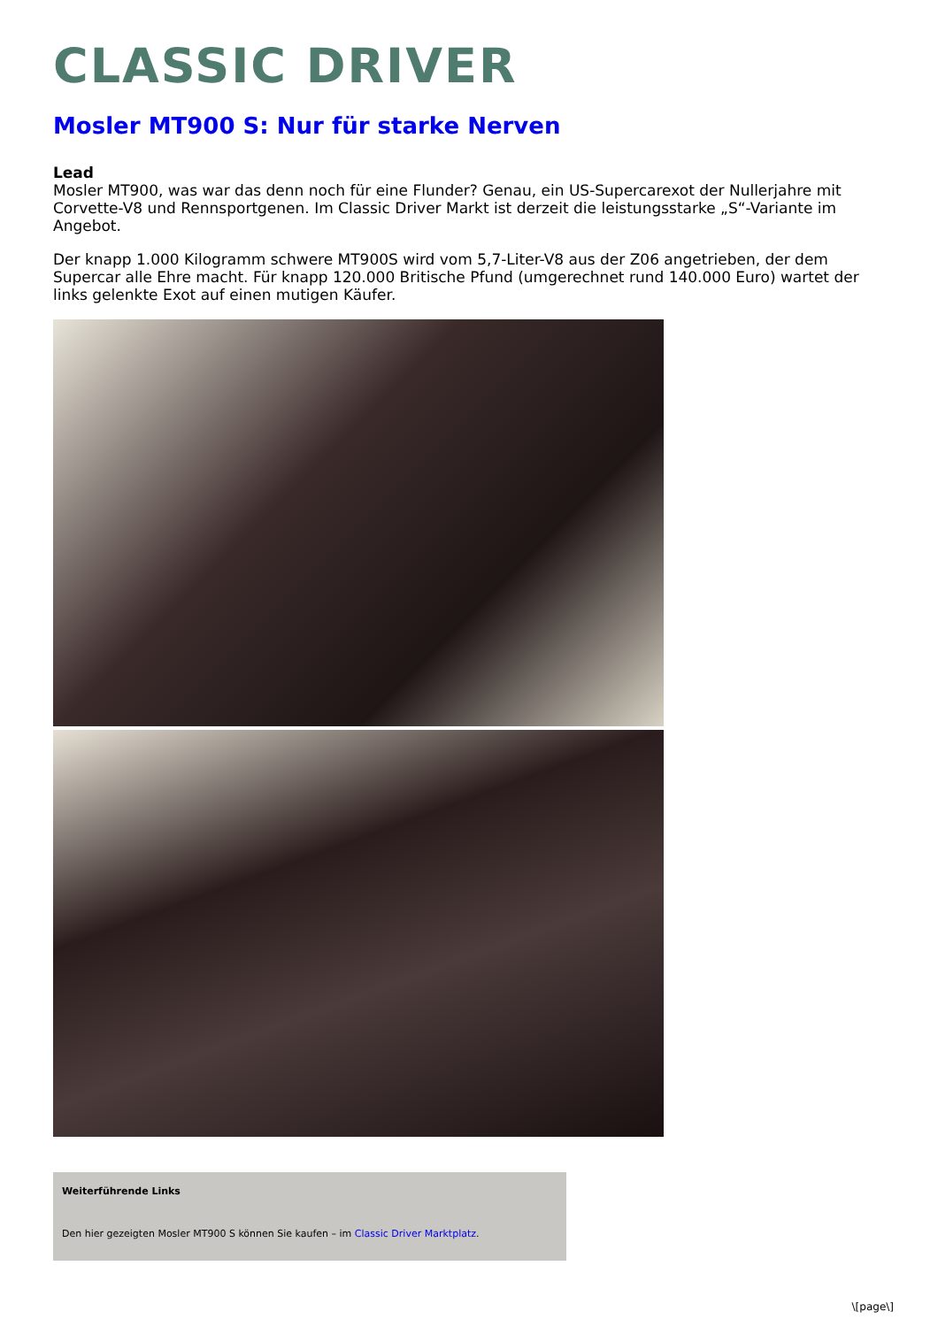CLASSIC DRIVER
Mosler MT900 S: Nur für starke Nerven
Lead
Mosler MT900, was war das denn noch für eine Flunder? Genau, ein US-Supercarexot der Nullerjahre mit Corvette-V8 und Rennsportgenen. Im Classic Driver Markt ist derzeit die leistungsstarke „S“-Variante im Angebot.
Der knapp 1.000 Kilogramm schwere MT900S wird vom 5,7-Liter-V8 aus der Z06 angetrieben, der dem Supercar alle Ehre macht. Für knapp 120.000 Britische Pfund (umgerechnet rund 140.000 Euro) wartet der links gelenkte Exot auf einen mutigen Käufer.
Weiterführende Links
Den hier gezeigten Mosler MT900 S können Sie kaufen – im Classic Driver Marktplatz.
\[page\]